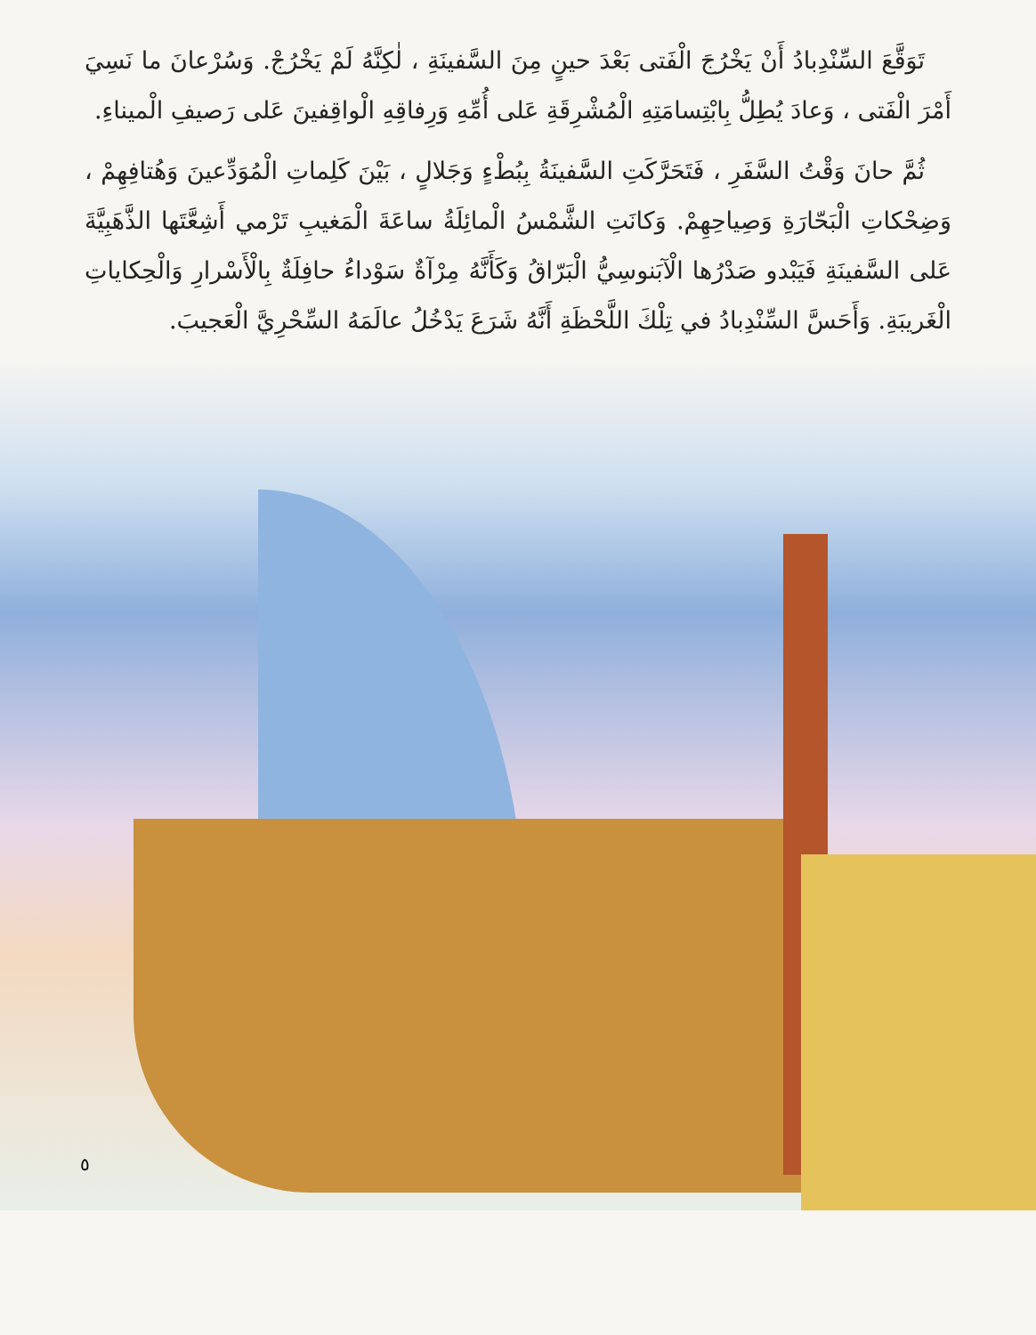تَوَقَّعَ السِّنْدِبادُ أَنْ يَخْرُجَ الْفَتى بَعْدَ حينٍ مِنَ السَّفينَةِ ، لٰكِنَّهُ لَمْ يَخْرُجْ. وَسُرْعانَ ما نَسِيَ أَمْرَ الْفَتى ، وَعادَ يُطِلُّ بِابْتِسامَتِهِ الْمُشْرِقَةِ عَلى أُمِّهِ وَرِفاقِهِ الْواقِفينَ عَلى رَصيفِ الْميناءِ.
ثُمَّ حانَ وَقْتُ السَّفَرِ ، فَتَحَرَّكَتِ السَّفينَةُ بِبُطْءٍ وَجَلالٍ ، بَيْنَ كَلِماتِ الْمُوَدِّعينَ وَهُتافِهِمْ ، وَضِحْكاتِ الْبَحّارَةِ وَصِياحِهِمْ. وَكانَتِ الشَّمْسُ الْمائِلَةُ ساعَةَ الْمَغيبِ تَرْمي أَشِعَّتَها الذَّهَبِيَّةَ عَلى السَّفينَةِ فَيَبْدو صَدْرُها الْآبَنوسِيُّ الْبَرّاقُ وَكَأَنَّهُ مِرْآةٌ سَوْداءُ حافِلَةٌ بِالْأَسْرارِ وَالْحِكاياتِ الْغَريبَةِ. وَأَحَسَّ السِّنْدِبادُ في تِلْكَ اللَّحْظَةِ أَنَّهُ شَرَعَ يَدْخُلُ عالَمَهُ السِّحْرِيَّ الْعَجيبَ.
٥